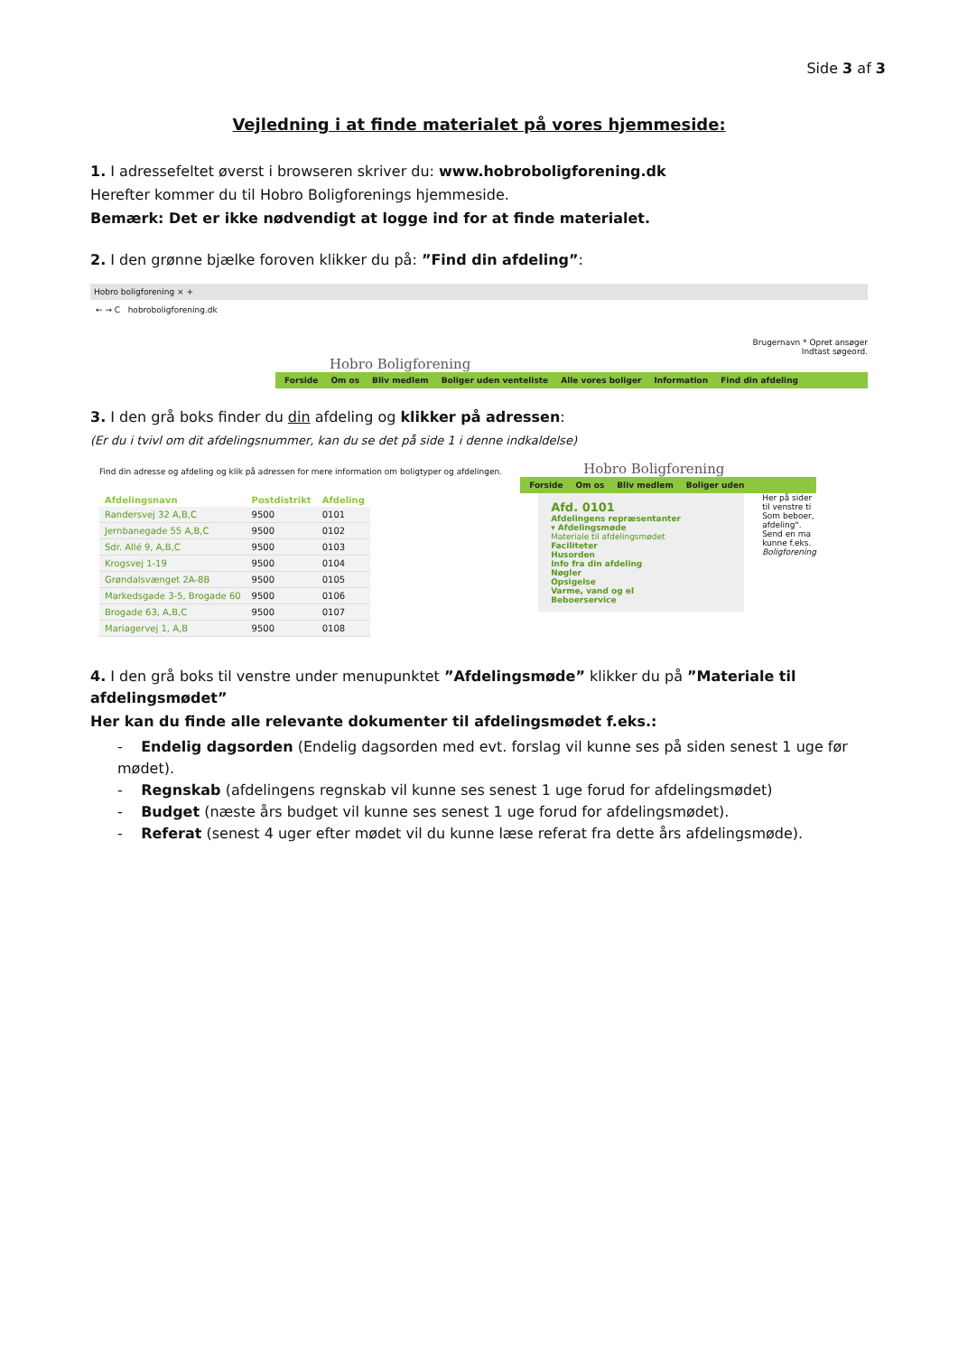Side 3 af 3
Vejledning i at finde materialet på vores hjemmeside:
1. I adressefeltet øverst i browseren skriver du: www.hobroboligforening.dk
Herefter kommer du til Hobro Boligforenings hjemmeside.
Bemærk: Det er ikke nødvendigt at logge ind for at finde materialet.
2. I den grønne bjælke foroven klikker du på: ”Find din afdeling”:
Hobro boligforening × +
← → C hobroboligforening.dk
Brugernavn * Opret ansøger
Indtast søgeord.
Hobro Boligforening
Forside Om os Bliv medlem Boliger uden venteliste Alle vores boliger Information Find din afdeling
3. I den grå boks finder du din afdeling og klikker på adressen:
(Er du i tvivl om dit afdelingsnummer, kan du se det på side 1 i denne indkaldelse)
Find din adresse og afdeling og klik på adressen for mere information om boligtyper og afdelingen.
| Afdelingsnavn | Postdistrikt | Afdeling |
| --- | --- | --- |
| Randersvej 32 A,B,C | 9500 | 0101 |
| Jernbanegade 55 A,B,C | 9500 | 0102 |
| Sdr. Allé 9, A,B,C | 9500 | 0103 |
| Krogsvej 1-19 | 9500 | 0104 |
| Grøndalsvænget 2A-8B | 9500 | 0105 |
| Markedsgade 3-5, Brogade 60 | 9500 | 0106 |
| Brogade 63, A,B,C | 9500 | 0107 |
| Mariagervej 1, A,B | 9500 | 0108 |
Hobro Boligforening
Forside Om os Bliv medlem Boliger uden
Afd. 0101
Afdelingens repræsentanter
▾ Afdelingsmøde
Materiale til afdelingsmødet
Faciliteter
Husorden
Info fra din afdeling
Nøgler
Opsigelse
Varme, vand og el
Beboerservice
Her på sider
til venstre ti
Som beboer,
afdeling".
Send en ma
kunne f.eks.
Boligforening
4. I den grå boks til venstre under menupunktet ”Afdelingsmøde” klikker du på ”Materiale til afdelingsmødet”
Her kan du finde alle relevante dokumenter til afdelingsmødet f.eks.:
- Endelig dagsorden (Endelig dagsorden med evt. forslag vil kunne ses på siden senest 1 uge før mødet).
- Regnskab (afdelingens regnskab vil kunne ses senest 1 uge forud for afdelingsmødet)
- Budget (næste års budget vil kunne ses senest 1 uge forud for afdelingsmødet).
- Referat (senest 4 uger efter mødet vil du kunne læse referat fra dette års afdelingsmøde).